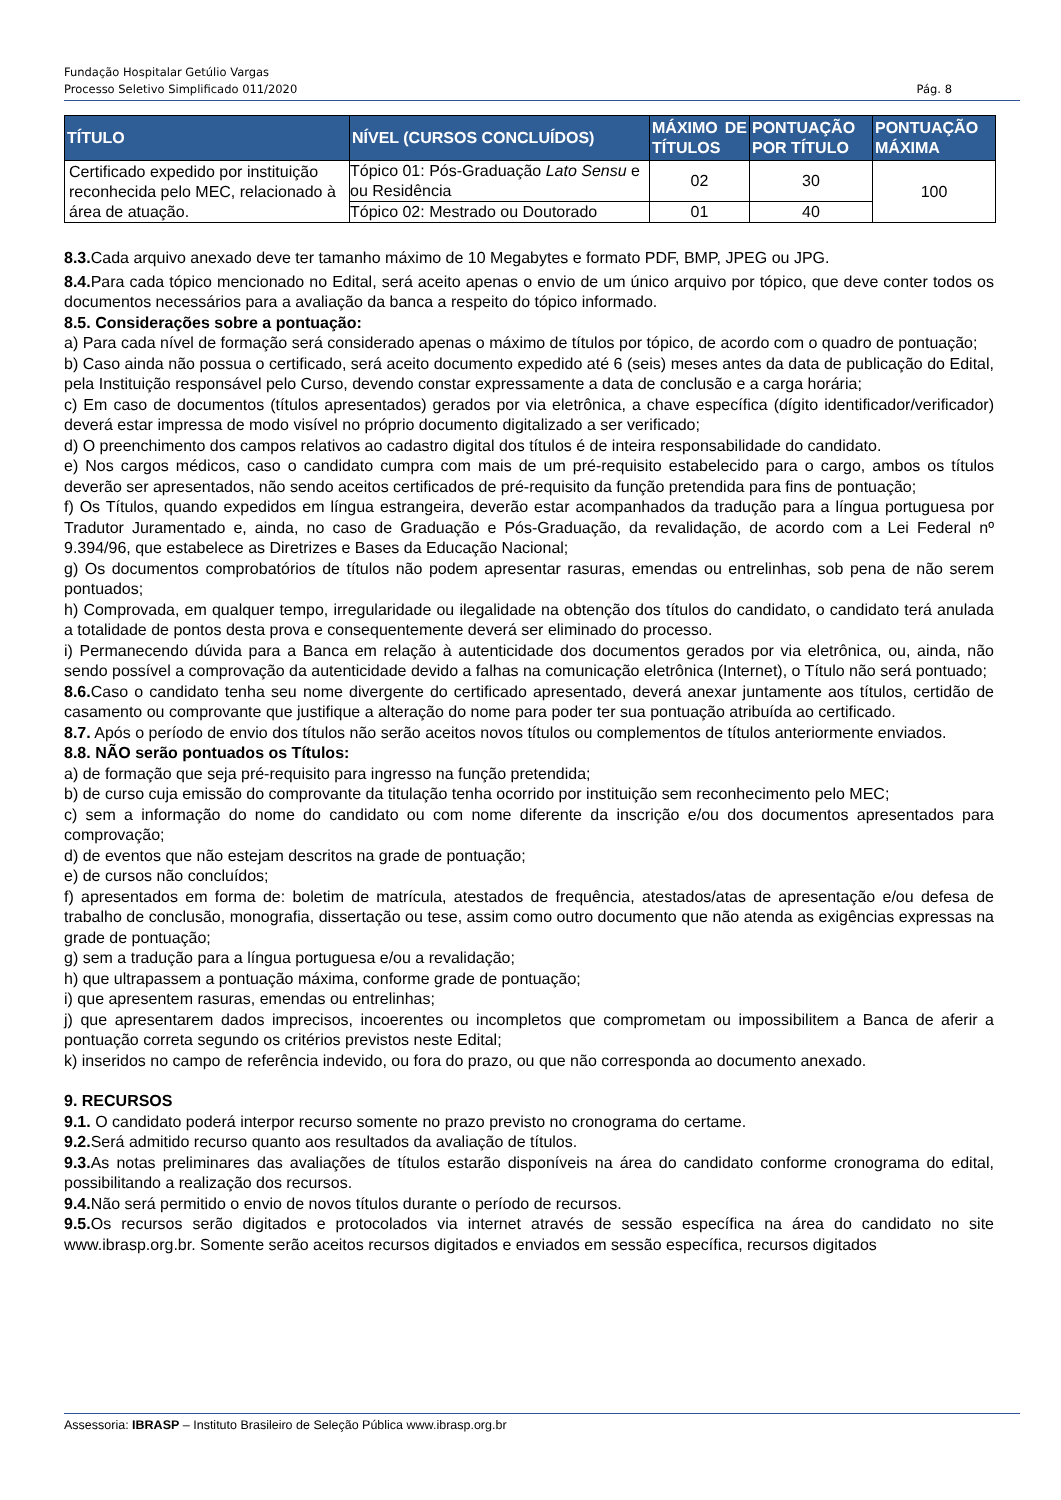Fundação Hospitalar Getúlio Vargas
Processo Seletivo Simplificado 011/2020 Pág. 8
| TÍTULO | NÍVEL (CURSOS CONCLUÍDOS) | MÁXIMO DE TÍTULOS | PONTUAÇÃO POR TÍTULO | PONTUAÇÃO MÁXIMA |
| --- | --- | --- | --- | --- |
| Certificado expedido por instituição reconhecida pelo MEC, relacionado à área de atuação. | Tópico 01: Pós-Graduação Lato Sensu e ou Residência | 02 | 30 | 100 |
| | Tópico 02: Mestrado ou Doutorado | 01 | 40 | |
8.3. Cada arquivo anexado deve ter tamanho máximo de 10 Megabytes e formato PDF, BMP, JPEG ou JPG.
8.4. Para cada tópico mencionado no Edital, será aceito apenas o envio de um único arquivo por tópico, que deve conter todos os documentos necessários para a avaliação da banca a respeito do tópico informado.
8.5. Considerações sobre a pontuação:
a) Para cada nível de formação será considerado apenas o máximo de títulos por tópico, de acordo com o quadro de pontuação;
b) Caso ainda não possua o certificado, será aceito documento expedido até 6 (seis) meses antes da data de publicação do Edital, pela Instituição responsável pelo Curso, devendo constar expressamente a data de conclusão e a carga horária;
c) Em caso de documentos (títulos apresentados) gerados por via eletrônica, a chave específica (dígito identificador/verificador) deverá estar impressa de modo visível no próprio documento digitalizado a ser verificado;
d) O preenchimento dos campos relativos ao cadastro digital dos títulos é de inteira responsabilidade do candidato.
e) Nos cargos médicos, caso o candidato cumpra com mais de um pré-requisito estabelecido para o cargo, ambos os títulos deverão ser apresentados, não sendo aceitos certificados de pré-requisito da função pretendida para fins de pontuação;
f) Os Títulos, quando expedidos em língua estrangeira, deverão estar acompanhados da tradução para a língua portuguesa por Tradutor Juramentado e, ainda, no caso de Graduação e Pós-Graduação, da revalidação, de acordo com a Lei Federal nº 9.394/96, que estabelece as Diretrizes e Bases da Educação Nacional;
g) Os documentos comprobatórios de títulos não podem apresentar rasuras, emendas ou entrelinhas, sob pena de não serem pontuados;
h) Comprovada, em qualquer tempo, irregularidade ou ilegalidade na obtenção dos títulos do candidato, o candidato terá anulada a totalidade de pontos desta prova e consequentemente deverá ser eliminado do processo.
i) Permanecendo dúvida para a Banca em relação à autenticidade dos documentos gerados por via eletrônica, ou, ainda, não sendo possível a comprovação da autenticidade devido a falhas na comunicação eletrônica (Internet), o Título não será pontuado;
8.6. Caso o candidato tenha seu nome divergente do certificado apresentado, deverá anexar juntamente aos títulos, certidão de casamento ou comprovante que justifique a alteração do nome para poder ter sua pontuação atribuída ao certificado.
8.7. Após o período de envio dos títulos não serão aceitos novos títulos ou complementos de títulos anteriormente enviados.
8.8. NÃO serão pontuados os Títulos:
a) de formação que seja pré-requisito para ingresso na função pretendida;
b) de curso cuja emissão do comprovante da titulação tenha ocorrido por instituição sem reconhecimento pelo MEC;
c) sem a informação do nome do candidato ou com nome diferente da inscrição e/ou dos documentos apresentados para comprovação;
d) de eventos que não estejam descritos na grade de pontuação;
e) de cursos não concluídos;
f) apresentados em forma de: boletim de matrícula, atestados de frequência, atestados/atas de apresentação e/ou defesa de trabalho de conclusão, monografia, dissertação ou tese, assim como outro documento que não atenda as exigências expressas na grade de pontuação;
g) sem a tradução para a língua portuguesa e/ou a revalidação;
h) que ultrapassem a pontuação máxima, conforme grade de pontuação;
i) que apresentem rasuras, emendas ou entrelinhas;
j) que apresentarem dados imprecisos, incoerentes ou incompletos que comprometam ou impossibilitem a Banca de aferir a pontuação correta segundo os critérios previstos neste Edital;
k) inseridos no campo de referência indevido, ou fora do prazo, ou que não corresponda ao documento anexado.
9. RECURSOS
9.1. O candidato poderá interpor recurso somente no prazo previsto no cronograma do certame.
9.2. Será admitido recurso quanto aos resultados da avaliação de títulos.
9.3. As notas preliminares das avaliações de títulos estarão disponíveis na área do candidato conforme cronograma do edital, possibilitando a realização dos recursos.
9.4. Não será permitido o envio de novos títulos durante o período de recursos.
9.5. Os recursos serão digitados e protocolados via internet através de sessão específica na área do candidato no site www.ibrasp.org.br. Somente serão aceitos recursos digitados e enviados em sessão específica, recursos digitados
Assessoria: IBRASP – Instituto Brasileiro de Seleção Pública www.ibrasp.org.br